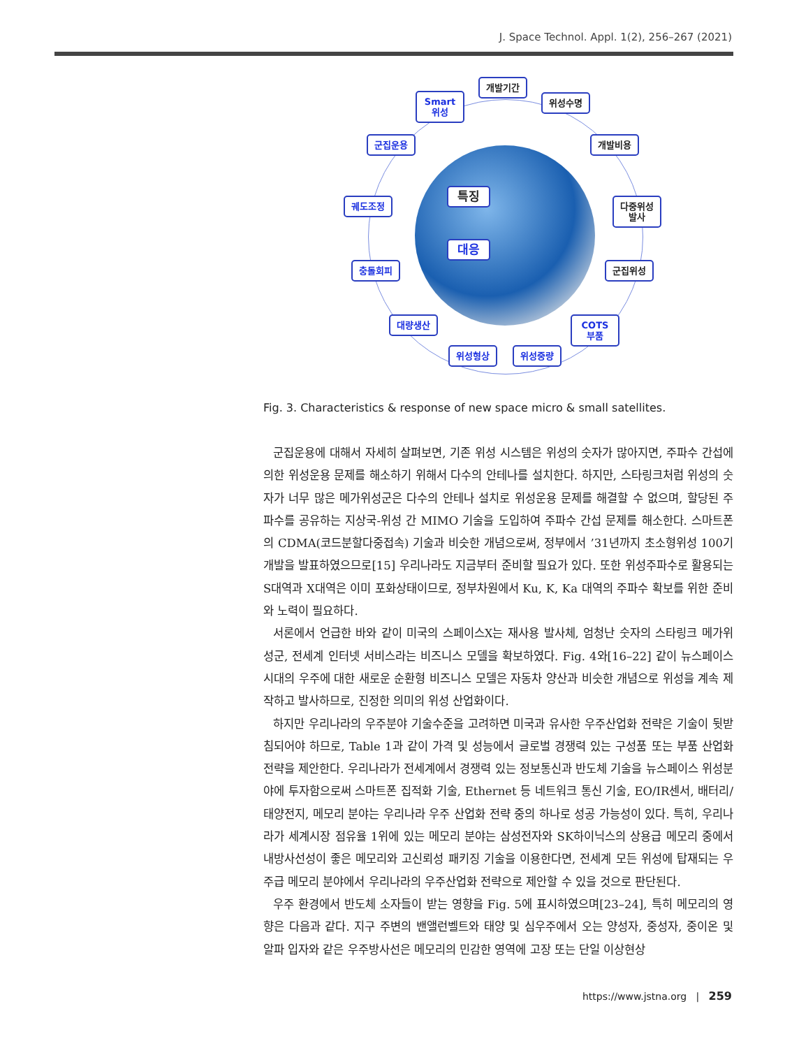J. Space Technol. Appl. 1(2), 256–267 (2021)
개발기간
Smart
위성
위성수명
군집운용 개발비용
궤도조정
다중위성
발사
특징
대응
충돌회피 군집위성
대량생산
COTS
부품
위성형상 위성중량
Fig. 3. Characteristics & response of new space micro & small satellites.
군집운용에 대해서 자세히 살펴보면, 기존 위성 시스템은 위성의 숫자가 많아지면, 주파수 간섭에 의한 위성운용 문제를 해소하기 위해서 다수의 안테나를 설치한다. 하지만, 스타링크처럼 위성의 숫자가 너무 많은 메가위성군은 다수의 안테나 설치로 위성운용 문제를 해결할 수 없으며, 할당된 주파수를 공유하는 지상국-위성 간 MIMO 기술을 도입하여 주파수 간섭 문제를 해소한다. 스마트폰의 CDMA(코드분할다중접속) 기술과 비슷한 개념으로써, 정부에서 ’31년까지 초소형위성 100기 개발을 발표하였으므로[15] 우리나라도 지금부터 준비할 필요가 있다. 또한 위성주파수로 활용되는 S대역과 X대역은 이미 포화상태이므로, 정부차원에서 Ku, K, Ka 대역의 주파수 확보를 위한 준비와 노력이 필요하다.
서론에서 언급한 바와 같이 미국의 스페이스X는 재사용 발사체, 엄청난 숫자의 스타링크 메가위성군, 전세계 인터넷 서비스라는 비즈니스 모델을 확보하였다. Fig. 4와[16–22] 같이 뉴스페이스 시대의 우주에 대한 새로운 순환형 비즈니스 모델은 자동차 양산과 비슷한 개념으로 위성을 계속 제작하고 발사하므로, 진정한 의미의 위성 산업화이다.
하지만 우리나라의 우주분야 기술수준을 고려하면 미국과 유사한 우주산업화 전략은 기술이 뒷받침되어야 하므로, Table 1과 같이 가격 및 성능에서 글로벌 경쟁력 있는 구성품 또는 부품 산업화 전략을 제안한다. 우리나라가 전세계에서 경쟁력 있는 정보통신과 반도체 기술을 뉴스페이스 위성분야에 투자함으로써 스마트폰 집적화 기술, Ethernet 등 네트워크 통신 기술, EO/IR센서, 배터리/태양전지, 메모리 분야는 우리나라 우주 산업화 전략 중의 하나로 성공 가능성이 있다. 특히, 우리나라가 세계시장 점유율 1위에 있는 메모리 분야는 삼성전자와 SK하이닉스의 상용급 메모리 중에서 내방사선성이 좋은 메모리와 고신뢰성 패키징 기술을 이용한다면, 전세계 모든 위성에 탑재되는 우주급 메모리 분야에서 우리나라의 우주산업화 전략으로 제안할 수 있을 것으로 판단된다.
우주 환경에서 반도체 소자들이 받는 영향을 Fig. 5에 표시하였으며[23–24], 특히 메모리의 영향은 다음과 같다. 지구 주변의 밴앨런벨트와 태양 및 심우주에서 오는 양성자, 중성자, 중이온 및 알파 입자와 같은 우주방사선은 메모리의 민감한 영역에 고장 또는 단일 이상현상
https://www.jstna.org | 259